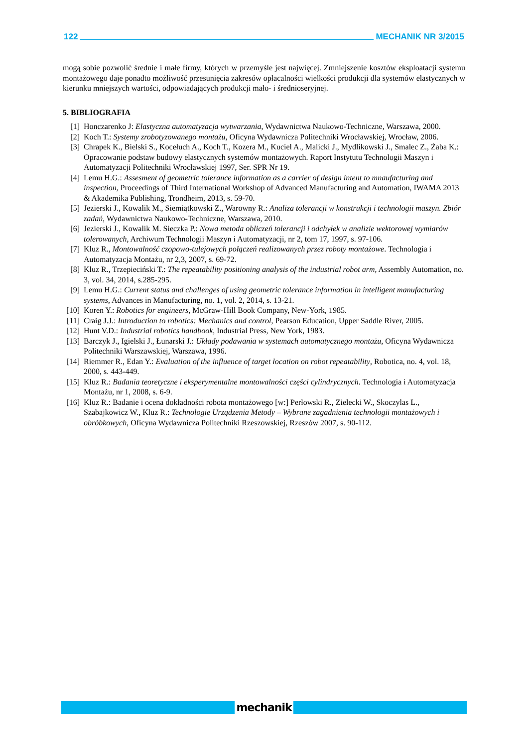122 MECHANIK NR 3/2015
mogą sobie pozwolić średnie i małe firmy, których w przemyśle jest najwięcej. Zmniejszenie kosztów eksploatacji systemu montażowego daje ponadto możliwość przesunięcia zakresów opłacalności wielkości produkcji dla systemów elastycznych w kierunku mniejszych wartości, odpowiadających produkcji mało- i średnioseryjnej.
5. BIBLIOGRAFIA
[1] Honczarenko J: Elastyczna automatyzacja wytwarzania, Wydawnictwa Naukowo-Techniczne, Warszawa, 2000.
[2] Koch T.: Systemy zrobotyzowanego montażu, Oficyna Wydawnicza Politechniki Wrocławskiej, Wrocław, 2006.
[3] Chrapek K., Bielski S., Kocełuch A., Koch T., Kozera M., Kuciel A., Malicki J., Mydlikowski J., Smalec Z., Żaba K.: Opracowanie podstaw budowy elastycznych systemów montażowych. Raport Instytutu Technologii Maszyn i Automatyzacji Politechniki Wrocławskiej 1997, Ser. SPR Nr 19.
[4] Lemu H.G.: Assesment of geometric tolerance information as a carrier of design intent to mnaufacturing and inspection, Proceedings of Third International Workshop of Advanced Manufacturing and Automation, IWAMA 2013 & Akademika Publishing, Trondheim, 2013, s. 59-70.
[5] Jezierski J., Kowalik M., Siemiątkowski Z., Warowny R.: Analiza tolerancji w konstrukcji i technologii maszyn. Zbiór zadań, Wydawnictwa Naukowo-Techniczne, Warszawa, 2010.
[6] Jezierski J., Kowalik M. Sieczka P.: Nowa metoda obliczeń tolerancji i odchyłek w analizie wektorowej wymiarów tolerowanych, Archiwum Technologii Maszyn i Automatyzacji, nr 2, tom 17, 1997, s. 97-106.
[7] Kluz R., Montowalność czopowo-tulejowych połączeń realizowanych przez roboty montażowe. Technologia i Automatyzacja Montażu, nr 2,3, 2007, s. 69-72.
[8] Kluz R., Trzepieciński T.: The repeatability positioning analysis of the industrial robot arm, Assembly Automation, no. 3, vol. 34, 2014, s.285-295.
[9] Lemu H.G.: Current status and challenges of using geometric tolerance information in intelligent manufacturing systems, Advances in Manufacturing, no. 1, vol. 2, 2014, s. 13-21.
[10] Koren Y.: Robotics for engineers, McGraw-Hill Book Company, New-York, 1985.
[11] Craig J.J.: Introduction to robotics: Mechanics and control, Pearson Education, Upper Saddle River, 2005.
[12] Hunt V.D.: Industrial robotics handbook, Industrial Press, New York, 1983.
[13] Barczyk J., Igielski J., Łunarski J.: Układy podawania w systemach automatycznego montażu, Oficyna Wydawnicza Politechniki Warszawskiej, Warszawa, 1996.
[14] Riemmer R., Edan Y.: Evaluation of the influence of target location on robot repeatability, Robotica, no. 4, vol. 18, 2000, s. 443-449.
[15] Kluz R.: Badania teoretyczne i eksperymentalne montowalności części cylindrycznych. Technologia i Automatyzacja Montażu, nr 1, 2008, s. 6-9.
[16] Kluz R.: Badanie i ocena dokładności robota montażowego [w:] Perłowski R., Zielecki W., Skoczylas L., Szabajkowicz W., Kluz R.: Technologie Urządzenia Metody – Wybrane zagadnienia technologii montażowych i obróbkowych, Oficyna Wydawnicza Politechniki Rzeszowskiej, Rzeszów 2007, s. 90-112.
mechanik